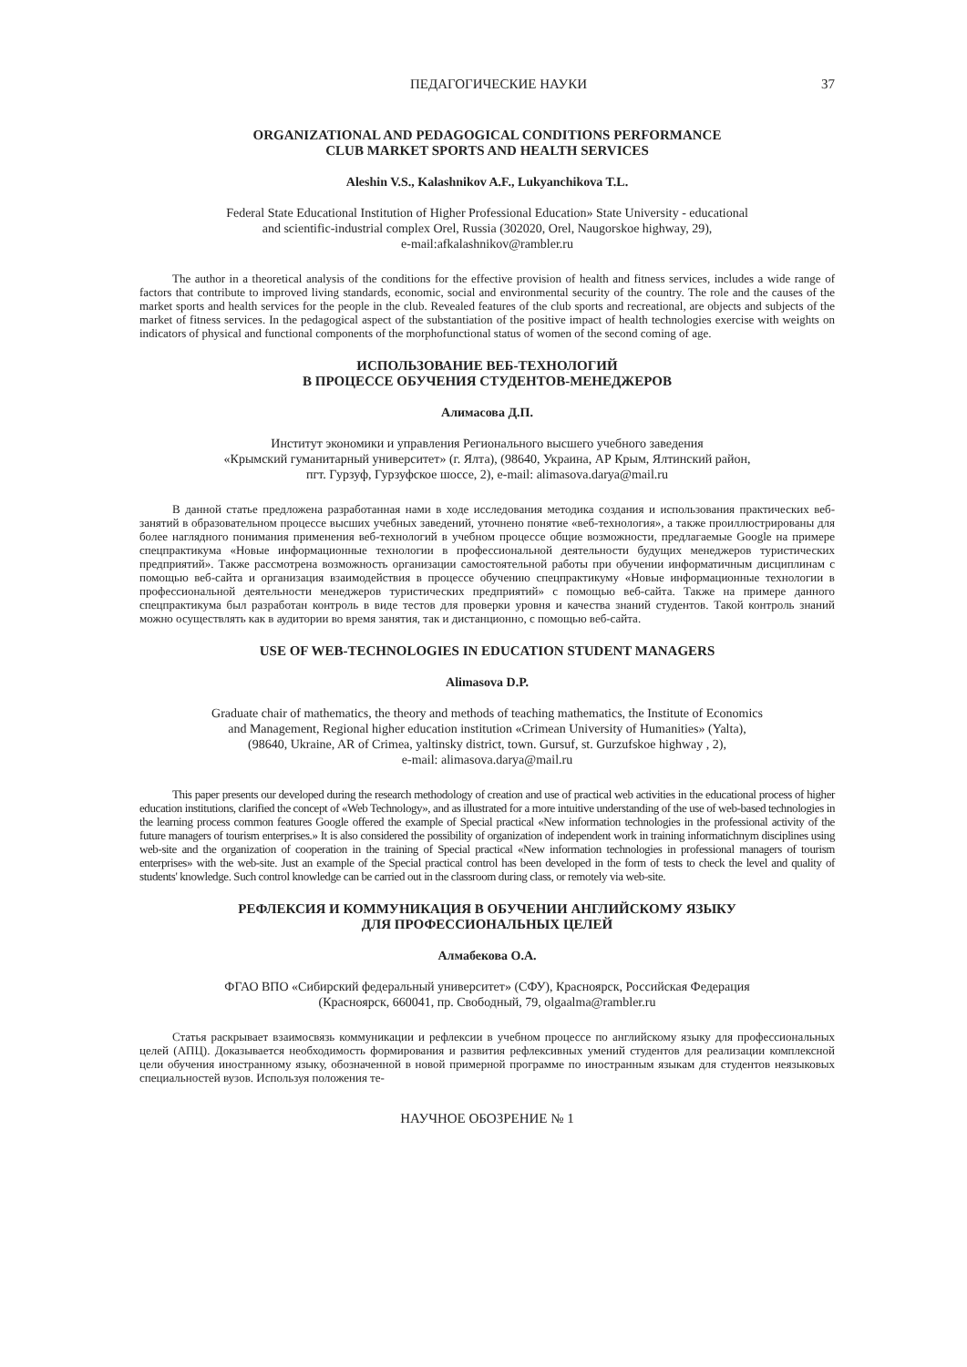ПЕДАГОГИЧЕСКИЕ НАУКИ 37
ORGANIZATIONAL AND PEDAGOGICAL CONDITIONS PERFORMANCE
CLUB MARKET SPORTS AND HEALTH SERVICES
Aleshin V.S., Kalashnikov A.F., Lukyanchikova T.L.
Federal State Educational Institution of Higher Professional Education» State University - educational
and scientific-industrial complex Orel, Russia (302020, Orel, Naugorskoe highway, 29),
e-mail:afkalashnikov@rambler.ru
The author in a theoretical analysis of the conditions for the effective provision of health and fitness services, includes a wide range of factors that contribute to improved living standards, economic, social and environmental security of the country. The role and the causes of the market sports and health services for the people in the club. Revealed features of the club sports and recreational, are objects and subjects of the market of fitness services. In the pedagogical aspect of the substantiation of the positive impact of health technologies exercise with weights on indicators of physical and functional components of the morphofunctional status of women of the second coming of age.
ИСПОЛЬЗОВАНИЕ ВЕБ-ТЕХНОЛОГИЙ
В ПРОЦЕССЕ ОБУЧЕНИЯ СТУДЕНТОВ-МЕНЕДЖЕРОВ
Алимасова Д.П.
Институт экономики и управления Регионального высшего учебного заведения
«Крымский гуманитарный университет» (г. Ялта), (98640, Украина, АР Крым, Ялтинский район,
пгт. Гурзуф, Гурзуфское шоссе, 2), e-mail: alimasova.darya@mail.ru
В данной статье предложена разработанная нами в ходе исследования методика создания и использования практических веб-занятий в образовательном процессе высших учебных заведений, уточнено понятие «веб-технология», а также проиллюстрированы для более наглядного понимания применения веб-технологий в учебном процессе общие возможности, предлагаемые Google на примере спецпрактикума «Новые информационные технологии в профессиональной деятельности будущих менеджеров туристических предприятий». Также рассмотрена возможность организации самостоятельной работы при обучении информатичным дисциплинам с помощью веб-сайта и организация взаимодействия в процессе обучению спецпрактикуму «Новые информационные технологии в профессиональной деятельности менеджеров туристических предприятий» с помощью веб-сайта. Также на примере данного спецпрактикума был разработан контроль в виде тестов для проверки уровня и качества знаний студентов. Такой контроль знаний можно осуществлять как в аудитории во время занятия, так и дистанционно, с помощью веб-сайта.
USE OF WEB-TECHNOLOGIES IN EDUCATION STUDENT MANAGERS
Alimasova D.P.
Graduate chair of mathematics, the theory and methods of teaching mathematics, the Institute of Economics
and Management, Regional higher education institution «Crimean University of Humanities» (Yalta),
(98640, Ukraine, AR of Crimea, yaltinsky district, town. Gursuf, st. Gurzufskoe highway , 2),
e-mail: alimasova.darya@mail.ru
This paper presents our developed during the research methodology of creation and use of practical web activities in the educational process of higher education institutions, clarified the concept of «Web Technology», and as illustrated for a more intuitive understanding of the use of web-based technologies in the learning process common features Google offered the example of Special practical «New information technologies in the professional activity of the future managers of tourism enterprises.» It is also considered the possibility of organization of independent work in training informatichnym disciplines using web-site and the organization of cooperation in the training of Special practical «New information technologies in professional managers of tourism enterprises» with the web-site. Just an example of the Special practical control has been developed in the form of tests to check the level and quality of students' knowledge. Such control knowledge can be carried out in the classroom during class, or remotely via web-site.
РЕФЛЕКСИЯ И КОММУНИКАЦИЯ В ОБУЧЕНИИ АНГЛИЙСКОМУ ЯЗЫКУ
ДЛЯ ПРОФЕССИОНАЛЬНЫХ ЦЕЛЕЙ
Алмабекова О.А.
ФГАО ВПО «Сибирский федеральный университет» (СФУ), Красноярск, Российская Федерация
(Красноярск, 660041, пр. Свободный, 79, olgaalma@rambler.ru
Статья раскрывает взаимосвязь коммуникации и рефлексии в учебном процессе по английскому языку для профессиональных целей (АПЦ). Доказывается необходимость формирования и развития рефлексивных умений студентов для реализации комплексной цели обучения иностранному языку, обозначенной в новой примерной программе по иностранным языкам для студентов неязыковых специальностей вузов. Используя положения те-
НАУЧНОЕ ОБОЗРЕНИЕ № 1